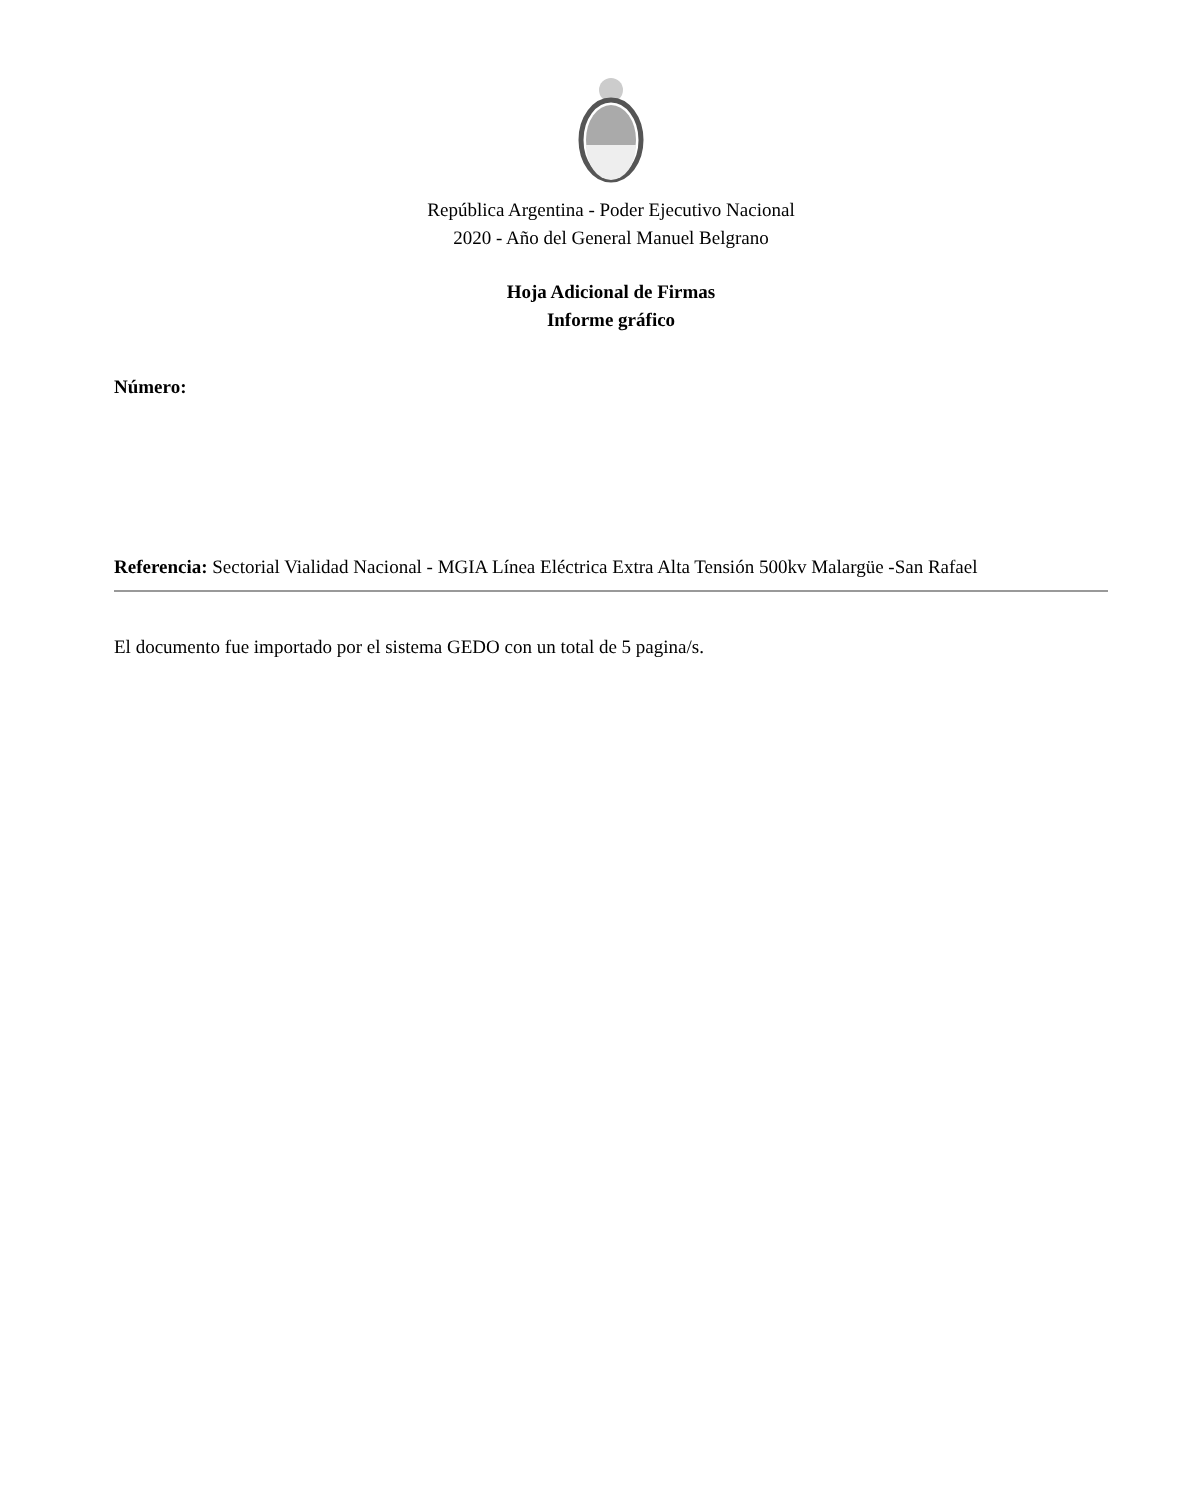República Argentina - Poder Ejecutivo Nacional
2020 - Año del General Manuel Belgrano
Hoja Adicional de Firmas
Informe gráfico
Número:
Referencia: Sectorial Vialidad Nacional - MGIA Línea Eléctrica Extra Alta Tensión 500kv Malargüe -San Rafael
El documento fue importado por el sistema GEDO con un total de 5 pagina/s.